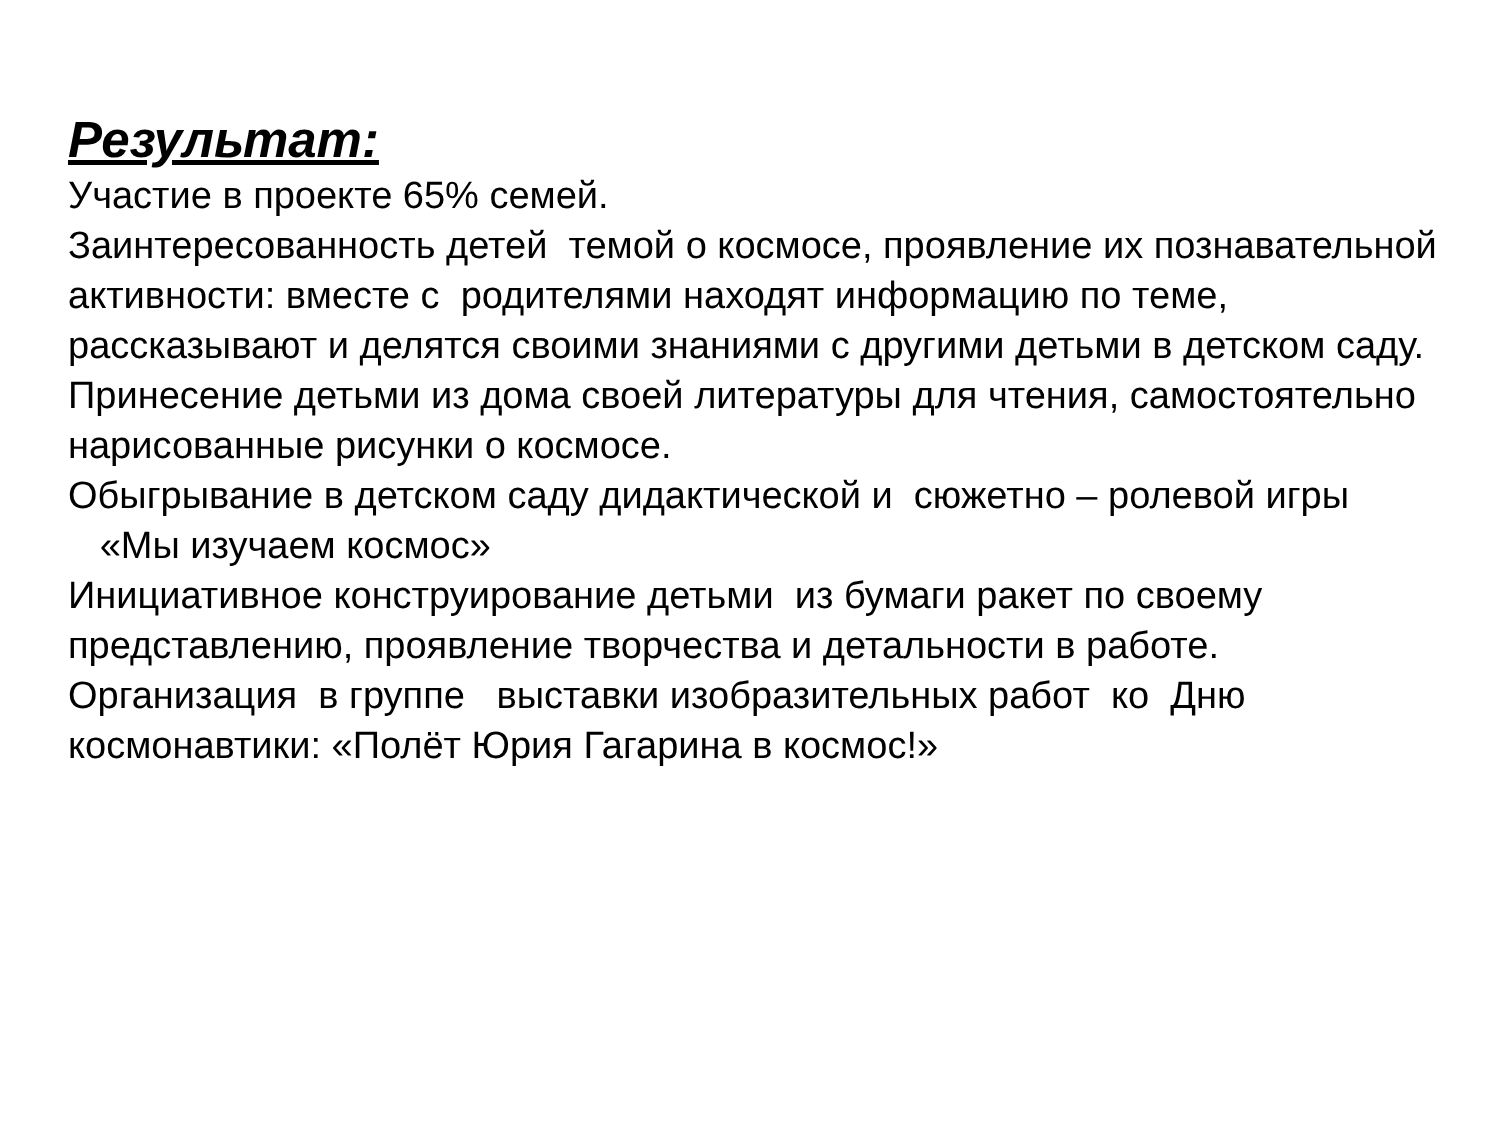Результат:
Участие в проекте 65% семей.
Заинтересованность детей темой о космосе, проявление их познавательной активности: вместе с родителями находят информацию по теме, рассказывают и делятся своими знаниями с другими детьми в детском саду.
Принесение детьми из дома своей литературы для чтения, самостоятельно нарисованные рисунки о космосе.
Обыгрывание в детском саду дидактической и сюжетно – ролевой игры
«Мы изучаем космос»
Инициативное конструирование детьми из бумаги ракет по своему представлению, проявление творчества и детальности в работе.
Организация в группе выставки изобразительных работ ко Дню космонавтики: «Полёт Юрия Гагарина в космос!»